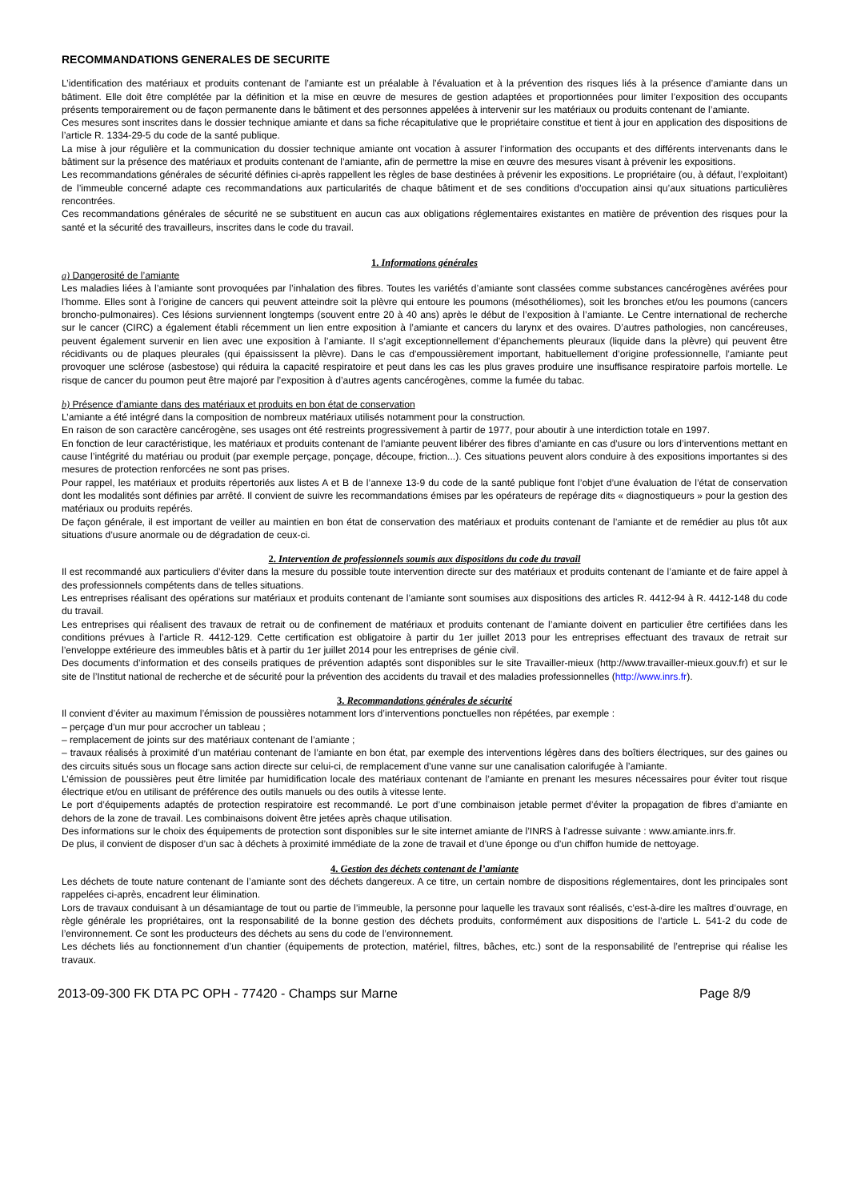RECOMMANDATIONS GENERALES DE SECURITE
L’identification des matériaux et produits contenant de l’amiante est un préalable à l’évaluation et à la prévention des risques liés à la présence d’amiante dans un bâtiment. Elle doit être complétée par la définition et la mise en œuvre de mesures de gestion adaptées et proportionnées pour limiter l’exposition des occupants présents temporairement ou de façon permanente dans le bâtiment et des personnes appelées à intervenir sur les matériaux ou produits contenant de l’amiante.
Ces mesures sont inscrites dans le dossier technique amiante et dans sa fiche récapitulative que le propriétaire constitue et tient à jour en application des dispositions de l’article R. 1334-29-5 du code de la santé publique.
La mise à jour régulière et la communication du dossier technique amiante ont vocation à assurer l’information des occupants et des différents intervenants dans le bâtiment sur la présence des matériaux et produits contenant de l’amiante, afin de permettre la mise en œuvre des mesures visant à prévenir les expositions.
Les recommandations générales de sécurité définies ci-après rappellent les règles de base destinées à prévenir les expositions. Le propriétaire (ou, à défaut, l’exploitant) de l’immeuble concerné adapte ces recommandations aux particularités de chaque bâtiment et de ses conditions d’occupation ainsi qu’aux situations particulières rencontrées.
Ces recommandations générales de sécurité ne se substituent en aucun cas aux obligations réglementaires existantes en matière de prévention des risques pour la santé et la sécurité des travailleurs, inscrites dans le code du travail.
1. Informations générales
a) Dangerosité de l’amiante
Les maladies liées à l’amiante sont provoquées par l’inhalation des fibres. Toutes les variétés d’amiante sont classées comme substances cancérogènes avérées pour l’homme. Elles sont à l’origine de cancers qui peuvent atteindre soit la plèvre qui entoure les poumons (mésothéliomes), soit les bronches et/ou les poumons (cancers broncho-pulmonaires). Ces lésions surviennent longtemps (souvent entre 20 à 40 ans) après le début de l’exposition à l’amiante. Le Centre international de recherche sur le cancer (CIRC) a également établi récemment un lien entre exposition à l’amiante et cancers du larynx et des ovaires. D’autres pathologies, non cancéreuses, peuvent également survenir en lien avec une exposition à l’amiante. Il s’agit exceptionnellement d’épanchements pleuraux (liquide dans la plèvre) qui peuvent être récidivants ou de plaques pleurales (qui épaississent la plèvre). Dans le cas d’empoussièrement important, habituellement d’origine professionnelle, l’amiante peut provoquer une sclérose (asbestose) qui réduira la capacité respiratoire et peut dans les cas les plus graves produire une insuffisance respiratoire parfois mortelle. Le risque de cancer du poumon peut être majoré par l’exposition à d’autres agents cancérogènes, comme la fumée du tabac.
b) Présence d’amiante dans des matériaux et produits en bon état de conservation
L’amiante a été intégré dans la composition de nombreux matériaux utilisés notamment pour la construction.
En raison de son caractère cancérogène, ses usages ont été restreints progressivement à partir de 1977, pour aboutir à une interdiction totale en 1997.
En fonction de leur caractéristique, les matériaux et produits contenant de l’amiante peuvent libérer des fibres d’amiante en cas d’usure ou lors d’interventions mettant en cause l’intégrité du matériau ou produit (par exemple perçage, ponçage, découpe, friction...). Ces situations peuvent alors conduire à des expositions importantes si des mesures de protection renforcées ne sont pas prises.
Pour rappel, les matériaux et produits répertoriés aux listes A et B de l’annexe 13-9 du code de la santé publique font l’objet d’une évaluation de l’état de conservation dont les modalités sont définies par arrêté. Il convient de suivre les recommandations émises par les opérateurs de repérage dits « diagnostiqueurs » pour la gestion des matériaux ou produits repérés.
De façon générale, il est important de veiller au maintien en bon état de conservation des matériaux et produits contenant de l’amiante et de remédier au plus tôt aux situations d’usure anormale ou de dégradation de ceux-ci.
2. Intervention de professionnels soumis aux dispositions du code du travail
Il est recommandé aux particuliers d’éviter dans la mesure du possible toute intervention directe sur des matériaux et produits contenant de l’amiante et de faire appel à des professionnels compétents dans de telles situations.
Les entreprises réalisant des opérations sur matériaux et produits contenant de l’amiante sont soumises aux dispositions des articles R. 4412-94 à R. 4412-148 du code du travail.
Les entreprises qui réalisent des travaux de retrait ou de confinement de matériaux et produits contenant de l’amiante doivent en particulier être certifiées dans les conditions prévues à l’article R. 4412-129. Cette certification est obligatoire à partir du 1er juillet 2013 pour les entreprises effectuant des travaux de retrait sur l’enveloppe extérieure des immeubles bâtis et à partir du 1er juillet 2014 pour les entreprises de génie civil.
Des documents d’information et des conseils pratiques de prévention adaptés sont disponibles sur le site Travailler-mieux (http://www.travailler-mieux.gouv.fr) et sur le site de l’Institut national de recherche et de sécurité pour la prévention des accidents du travail et des maladies professionnelles (http://www.inrs.fr).
3. Recommandations générales de sécurité
Il convient d’éviter au maximum l’émission de poussières notamment lors d’interventions ponctuelles non répétées, par exemple :
– perçage d’un mur pour accrocher un tableau ;
– remplacement de joints sur des matériaux contenant de l’amiante ;
– travaux réalisés à proximité d’un matériau contenant de l’amiante en bon état, par exemple des interventions légères dans des boîtiers électriques, sur des gaines ou des circuits situés sous un flocage sans action directe sur celui-ci, de remplacement d’une vanne sur une canalisation calorifugée à l’amiante.
L’émission de poussières peut être limitée par humidification locale des matériaux contenant de l’amiante en prenant les mesures nécessaires pour éviter tout risque électrique et/ou en utilisant de préférence des outils manuels ou des outils à vitesse lente.
Le port d’équipements adaptés de protection respiratoire est recommandé. Le port d’une combinaison jetable permet d’éviter la propagation de fibres d’amiante en dehors de la zone de travail. Les combinaisons doivent être jetées après chaque utilisation.
Des informations sur le choix des équipements de protection sont disponibles sur le site internet amiante de l’INRS à l’adresse suivante : www.amiante.inrs.fr.
De plus, il convient de disposer d’un sac à déchets à proximité immédiate de la zone de travail et d’une éponge ou d’un chiffon humide de nettoyage.
4. Gestion des déchets contenant de l’amiante
Les déchets de toute nature contenant de l’amiante sont des déchets dangereux. A ce titre, un certain nombre de dispositions réglementaires, dont les principales sont rappelées ci-après, encadrent leur élimination.
Lors de travaux conduisant à un désamiantage de tout ou partie de l’immeuble, la personne pour laquelle les travaux sont réalisés, c’est-à-dire les maîtres d’ouvrage, en règle générale les propriétaires, ont la responsabilité de la bonne gestion des déchets produits, conformément aux dispositions de l’article L. 541-2 du code de l’environnement. Ce sont les producteurs des déchets au sens du code de l’environnement.
Les déchets liés au fonctionnement d’un chantier (équipements de protection, matériel, filtres, bâches, etc.) sont de la responsabilité de l’entreprise qui réalise les travaux.
2013-09-300 FK DTA PC OPH - 77420 - Champs sur Marne Page 8/9